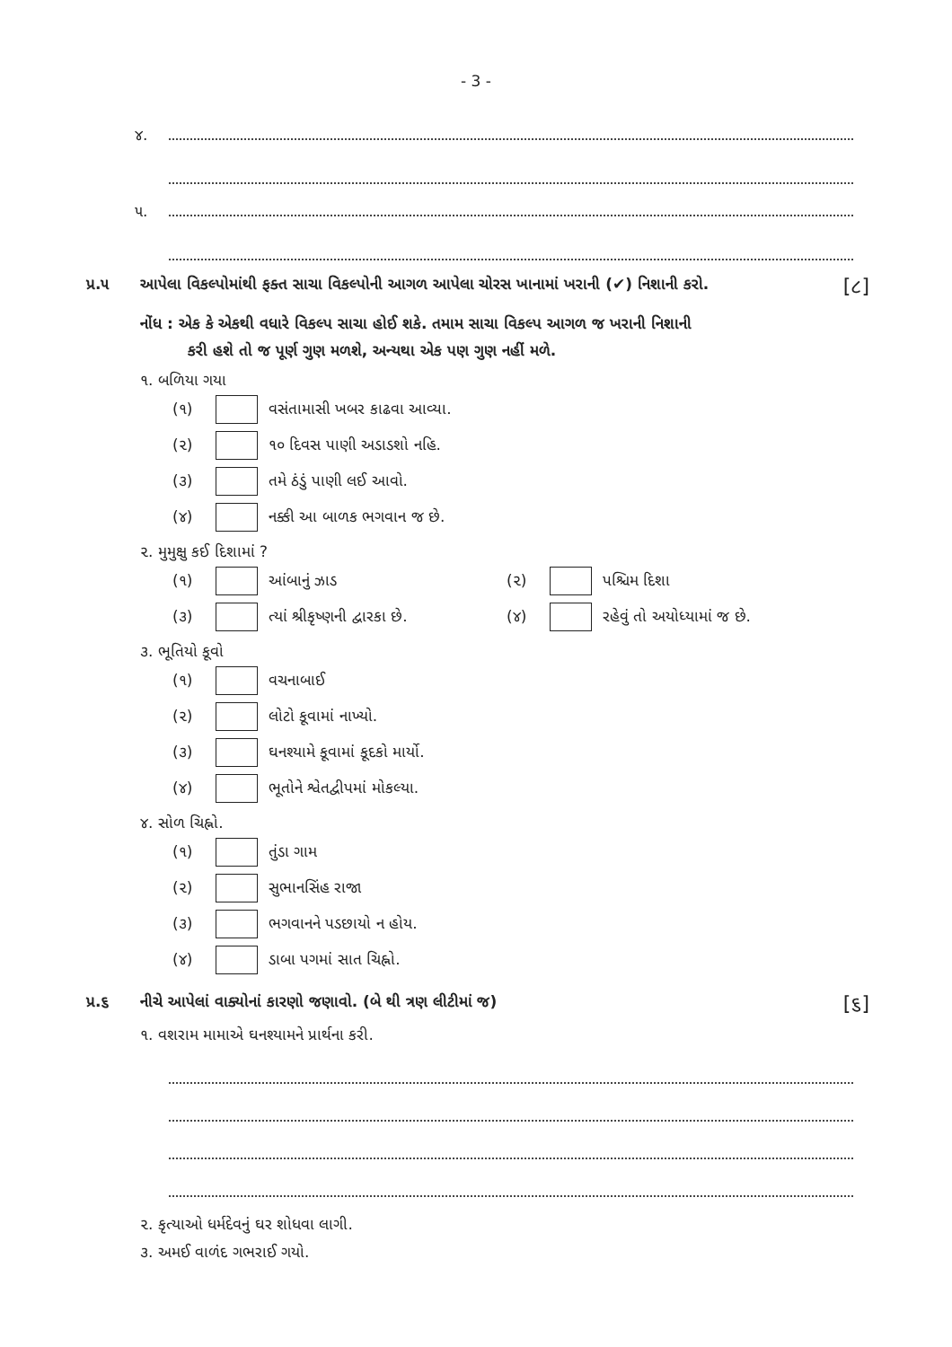- 3 -
૪.
૫.
પ્ર.૫ આપેલા વિકલ્પોમાંથી ફક્ત સાચા વિકલ્પોની આગળ આપેલા ચોરસ ખાનામાં ખરાની (✔) નિશાની કરો. [૮]
નોંધ : એક કે એકથી વધારે વિકલ્પ સાચા હોઈ શકે. તમામ સાચા વિકલ્પ આગળ જ ખરાની નિશાની
કરી હશે તો જ પૂર્ણ ગુણ મળશે, અન્યથા એક પણ ગુણ નહીં મળે.
૧. બળિયા ગયા
(૧) વસંતામાસી ખબર કાઢવા આવ્યા.
(૨) ૧૦ દિવસ પાણી અડાડશો નહિ.
(૩) તમે ઠંડું પાણી લઈ આવો.
(૪) નક્કી આ બાળક ભગવાન જ છે.
૨. મુમુક્ષુ કઈ દિશામાં ?
(૧) આંબાનું ઝાડ (૨) પશ્ચિમ દિશા
(૩) ત્યાં શ્રીકૃષ્ણની દ્વારકા છે. (૪) રહેવું તો અયોધ્યામાં જ છે.
૩. ભૂતિયો કૂવો
(૧) વચનાબાઈ
(૨) લોટો કૂવામાં નાખ્યો.
(૩) ઘનશ્યામે કૂવામાં કૂદકો માર્યો.
(૪) ભૂતોને શ્વેતદ્વીપમાં મોકલ્યા.
૪. સોળ ચિહ્નો.
(૧) તુંડા ગામ
(૨) સુભાનસિંહ રાજા
(૩) ભગવાનને પડછાયો ન હોય.
(૪) ડાબા પગમાં સાત ચિહ્નો.
પ્ર.૬ નીચે આપેલાં વાક્યોનાં કારણો જણાવો. (બે થી ત્રણ લીટીમાં જ) [૬]
૧. વશરામ મામાએ ઘનશ્યામને પ્રાર્થના કરી.
૨. કૃત્યાઓ ધર્મદેવનું ઘર શોધવા લાગી.
૩. અમઈ વાળંદ ગભરાઈ ગયો.